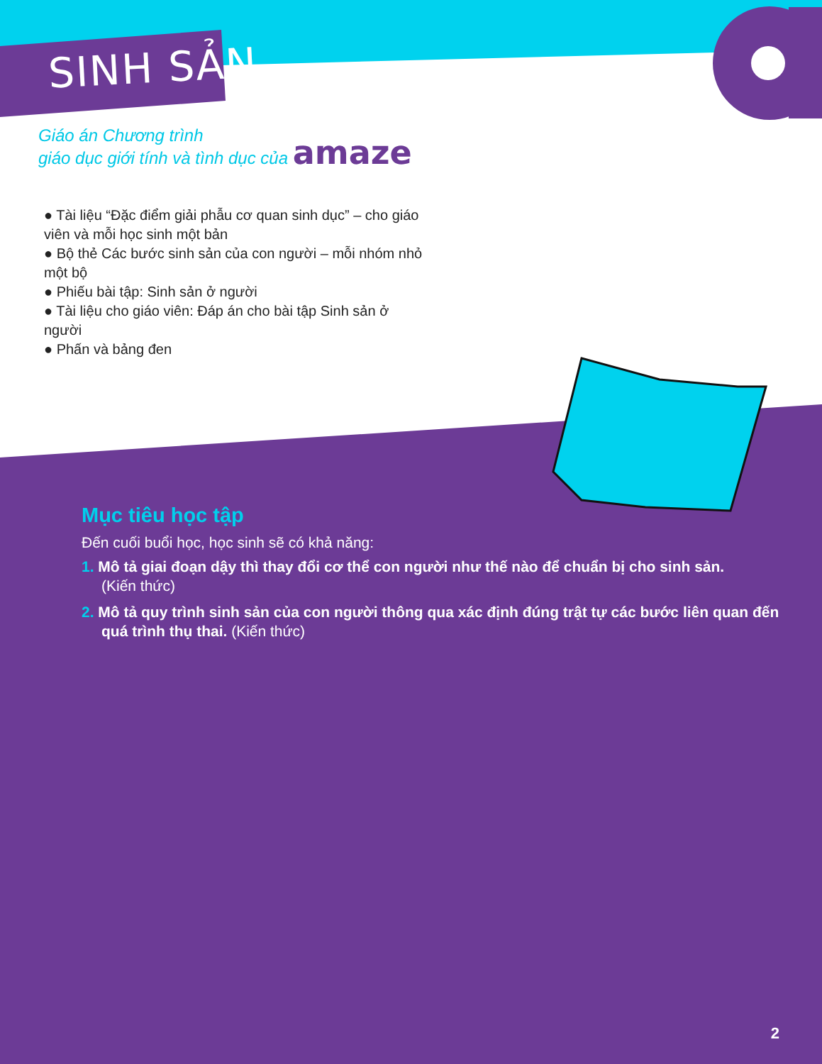SINH SẢN
Giáo án Chương trình
giáo dục giới tính và tình dục của amaze
● Tài liệu “Đặc điểm giải phẫu cơ quan sinh dục” – cho giáo viên và mỗi học sinh một bản
● Bộ thẻ Các bước sinh sản của con người – mỗi nhóm nhỏ một bộ
● Phiếu bài tập: Sinh sản ở người
● Tài liệu cho giáo viên: Đáp án cho bài tập Sinh sản ở người
● Phấn và bảng đen
Mục tiêu học tập
Đến cuối buổi học, học sinh sẽ có khả năng:
1. Mô tả giai đoạn dậy thì thay đổi cơ thể con người như thế nào để chuẩn bị cho sinh sản.
(Kiến thức)
2. Mô tả quy trình sinh sản của con người thông qua xác định đúng trật tự các bước liên quan đến quá trình thụ thai. (Kiến thức)
2